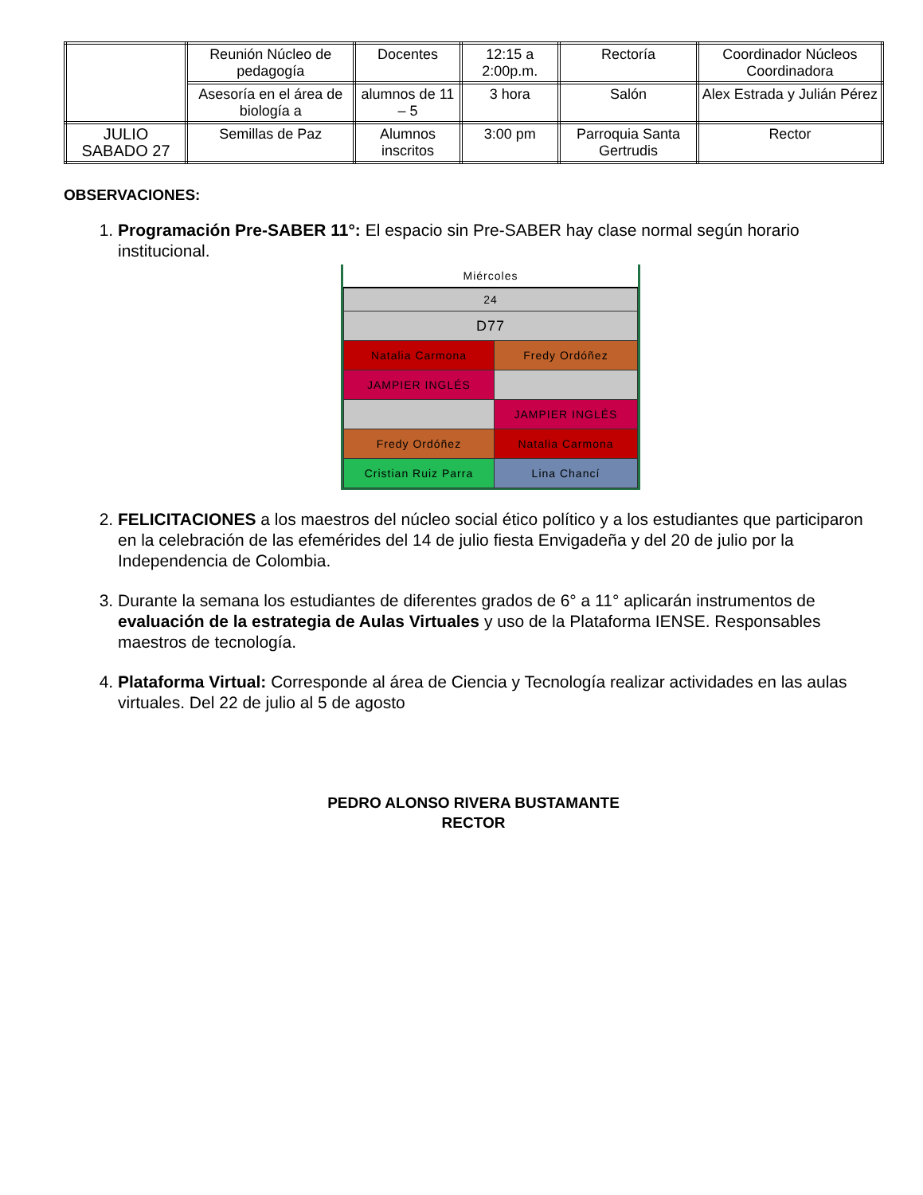| | Reunión Núcleo de pedagogía | Docentes | 12:15 a 2:00p.m. | Rectoría | Coordinador Núcleos Coordinadora |
| | Asesoría en el área de biología a | alumnos de 11 – 5 | 3 hora | Salón | Alex Estrada y Julián Pérez |
| JULIO SABADO 27 | Semillas de Paz | Alumnos inscritos | 3:00 pm | Parroquia Santa Gertrudis | Rector |
OBSERVACIONES:
1. Programación Pre-SABER 11°: El espacio sin Pre-SABER hay clase normal según horario institucional.
| Miércoles | |
| 24 | |
| D77 | |
| Natalia Carmona | Fredy Ordóñez |
| JAMPIER INGLÉS | |
| | JAMPIER INGLÉS |
| Fredy Ordóñez | Natalia Carmona |
| Cristian Ruiz Parra | Lina Chancí |
2. FELICITACIONES a los maestros del núcleo social ético político y a los estudiantes que participaron en la celebración de las efemérides del 14 de julio fiesta Envigadeña y del 20 de julio por la Independencia de Colombia.
3. Durante la semana los estudiantes de diferentes grados de 6° a 11° aplicarán instrumentos de evaluación de la estrategia de Aulas Virtuales y uso de la Plataforma IENSE. Responsables maestros de tecnología.
4. Plataforma Virtual: Corresponde al área de Ciencia y Tecnología realizar actividades en las aulas virtuales. Del 22 de julio al 5 de agosto
PEDRO ALONSO RIVERA BUSTAMANTE
RECTOR